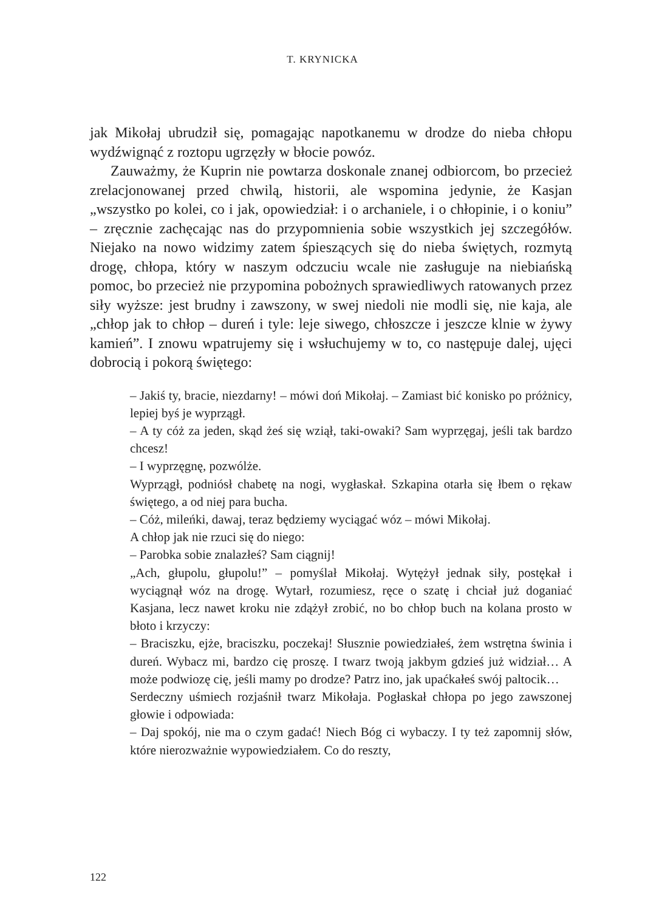T. KRYNICKA
jak Mikołaj ubrudził się, pomagając napotkanemu w drodze do nieba chłopu wydźwignąć z roztopu ugrzęzły w błocie powóz.
Zauważmy, że Kuprin nie powtarza doskonale znanej odbiorcom, bo przecież zrelacjonowanej przed chwilą, historii, ale wspomina jedynie, że Kasjan „wszystko po kolei, co i jak, opowiedział: i o archaniele, i o chłopinie, i o koniu” – zręcznie zachęcając nas do przypomnienia sobie wszystkich jej szczegółów. Niejako na nowo widzimy zatem śpieszących się do nieba świętych, rozmytą drogę, chłopa, który w naszym odczuciu wcale nie zasługuje na niebiańską pomoc, bo przecież nie przypomina pobożnych sprawiedliwych ratowanych przez siły wyższe: jest brudny i zawszony, w swej niedoli nie modli się, nie kaja, ale „chłop jak to chłop – dureń i tyle: leje siwego, chłoszcze i jeszcze klnie w żywy kamień”. I znowu wpatrujemy się i wsłuchujemy w to, co następuje dalej, ujęci dobrocią i pokorą świętego:
– Jakiś ty, bracie, niezdarny! – mówi doń Mikołaj. – Zamiast bić konisko po próżnicy, lepiej byś je wyprzągł.
– A ty cóż za jeden, skąd żeś się wziął, taki-owaki? Sam wyprzęgaj, jeśli tak bardzo chcesz!
– I wyprzęgnę, pozwólże.
Wyprzągł, podniósł chabetę na nogi, wygłaskał. Szkapina otarła się łbem o rękaw świętego, a od niej para bucha.
– Cóż, mileńki, dawaj, teraz będziemy wyciągać wóz – mówi Mikołaj.
A chłop jak nie rzuci się do niego:
– Parobka sobie znalazłeś? Sam ciągnij!
„Ach, głupolu, głupolu!” – pomyślał Mikołaj. Wytężył jednak siły, postękał i wyciągnął wóz na drogę. Wytarł, rozumiesz, ręce o szatę i chciał już doganiać Kasjana, lecz nawet kroku nie zdążył zrobić, no bo chłop buch na kolana prosto w błoto i krzyczy:
– Braciszku, ejże, braciszku, poczekaj! Słusznie powiedziałeś, żem wstrętna świnia i dureń. Wybacz mi, bardzo cię proszę. I twarz twoją jakbym gdzieś już widział… A może podwiozę cię, jeśli mamy po drodze? Patrz ino, jak upaćkałeś swój paltocik…
Serdeczny uśmiech rozjaśnił twarz Mikołaja. Pogłaskał chłopa po jego zawszonej głowie i odpowiada:
– Daj spokój, nie ma o czym gadać! Niech Bóg ci wybaczy. I ty też zapomnij słów, które nierozważnie wypowiedziałem. Co do reszty,
122